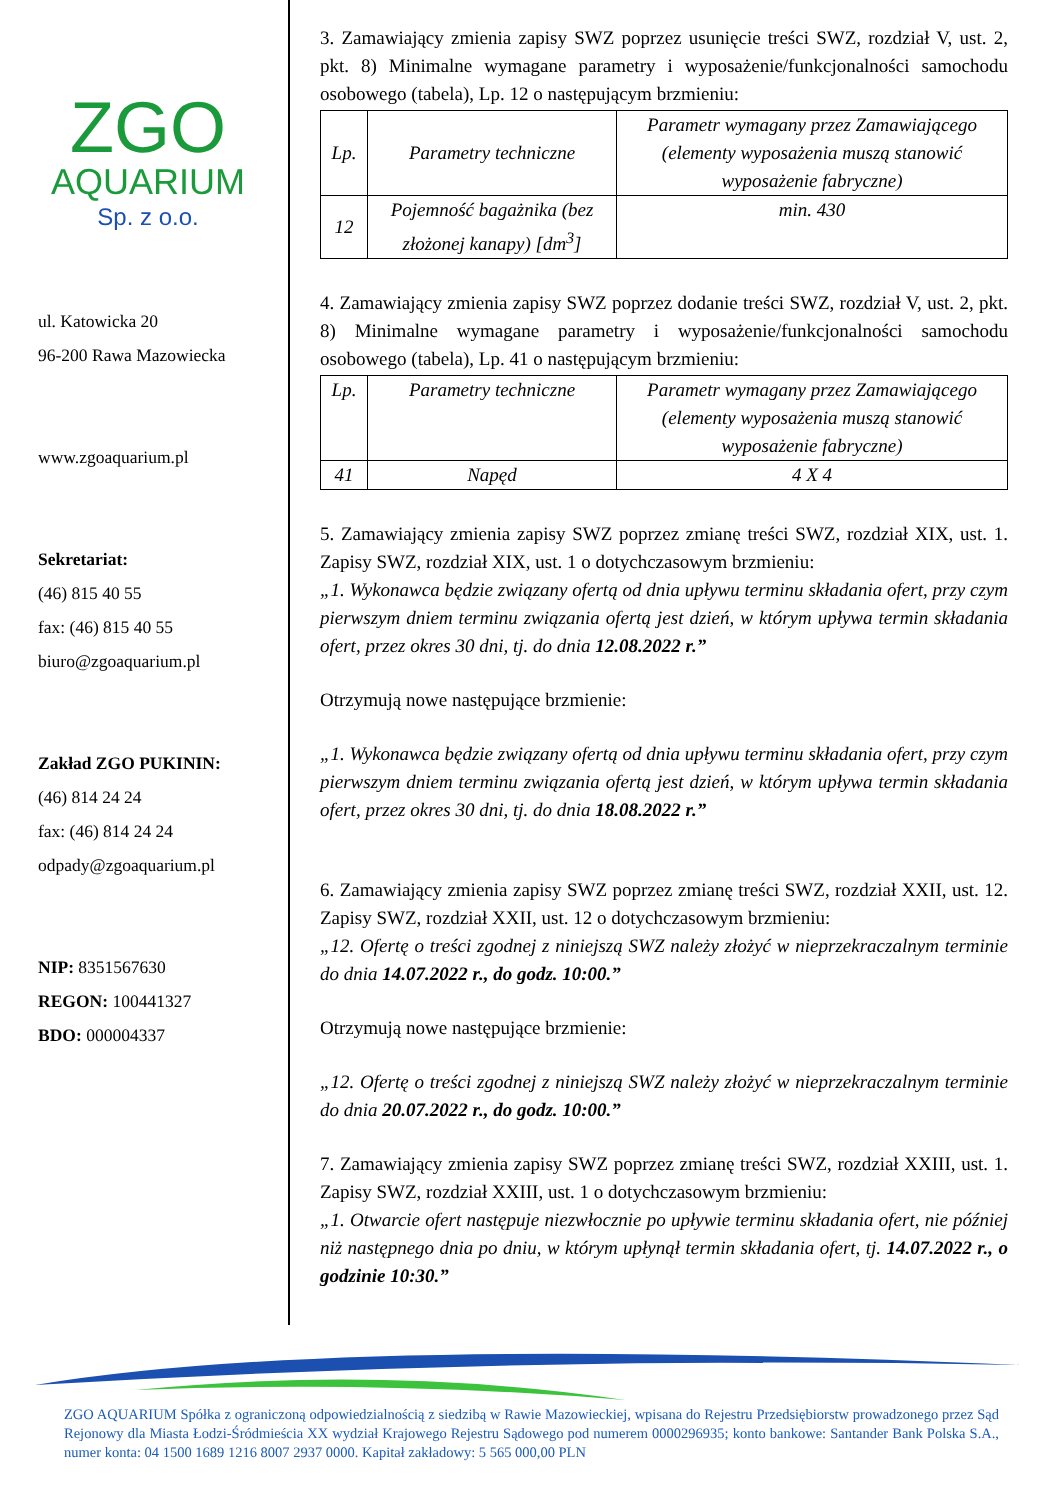ZGO
AQUARIUM
Sp. z o.o.
ul. Katowicka 20
96-200 Rawa Mazowiecka
www.zgoaquarium.pl
Sekretariat:
(46) 815 40 55
fax: (46) 815 40 55
biuro@zgoaquarium.pl
Zakład ZGO PUKININ:
(46) 814 24 24
fax: (46) 814 24 24
odpady@zgoaquarium.pl
NIP: 8351567630
REGON: 100441327
BDO: 000004337
3. Zamawiający zmienia zapisy SWZ poprzez usunięcie treści SWZ, rozdział V, ust. 2, pkt. 8) Minimalne wymagane parametry i wyposażenie/funkcjonalności samochodu osobowego (tabela), Lp. 12 o następującym brzmieniu:
| Lp. | Parametry techniczne | Parametr wymagany przez Zamawiającego (elementy wyposażenia muszą stanowić wyposażenie fabryczne) |
| 12 | Pojemność bagażnika (bez złożonej kanapy) [dm<sup>3</sup>] | min. 430 |
4. Zamawiający zmienia zapisy SWZ poprzez dodanie treści SWZ, rozdział V, ust. 2, pkt. 8) Minimalne wymagane parametry i wyposażenie/funkcjonalności samochodu osobowego (tabela), Lp. 41 o następującym brzmieniu:
| Lp. | Parametry techniczne | Parametr wymagany przez Zamawiającego (elementy wyposażenia muszą stanowić wyposażenie fabryczne) |
| 41 | Napęd | 4 X 4 |
5. Zamawiający zmienia zapisy SWZ poprzez zmianę treści SWZ, rozdział XIX, ust. 1. Zapisy SWZ, rozdział XIX, ust. 1 o dotychczasowym brzmieniu:
„1. Wykonawca będzie związany ofertą od dnia upływu terminu składania ofert, przy czym pierwszym dniem terminu związania ofertą jest dzień, w którym upływa termin składania ofert, przez okres 30 dni, tj. do dnia 12.08.2022 r.”
Otrzymują nowe następujące brzmienie:
„1. Wykonawca będzie związany ofertą od dnia upływu terminu składania ofert, przy czym pierwszym dniem terminu związania ofertą jest dzień, w którym upływa termin składania ofert, przez okres 30 dni, tj. do dnia 18.08.2022 r.”
6. Zamawiający zmienia zapisy SWZ poprzez zmianę treści SWZ, rozdział XXII, ust. 12. Zapisy SWZ, rozdział XXII, ust. 12 o dotychczasowym brzmieniu:
„12. Ofertę o treści zgodnej z niniejszą SWZ należy złożyć w nieprzekraczalnym terminie do dnia 14.07.2022 r., do godz. 10:00.”
Otrzymują nowe następujące brzmienie:
„12. Ofertę o treści zgodnej z niniejszą SWZ należy złożyć w nieprzekraczalnym terminie do dnia 20.07.2022 r., do godz. 10:00.”
7. Zamawiający zmienia zapisy SWZ poprzez zmianę treści SWZ, rozdział XXIII, ust. 1. Zapisy SWZ, rozdział XXIII, ust. 1 o dotychczasowym brzmieniu:
„1. Otwarcie ofert następuje niezwłocznie po upływie terminu składania ofert, nie później niż następnego dnia po dniu, w którym upłynął termin składania ofert, tj. 14.07.2022 r., o godzinie 10:30.”
ZGO AQUARIUM Spółka z ograniczoną odpowiedzialnością z siedzibą w Rawie Mazowieckiej, wpisana do Rejestru Przedsiębiorstw prowadzonego przez Sąd Rejonowy dla Miasta Łodzi-Śródmieścia XX wydział Krajowego Rejestru Sądowego pod numerem 0000296935; konto bankowe: Santander Bank Polska S.A., numer konta: 04 1500 1689 1216 8007 2937 0000. Kapitał zakładowy: 5 565 000,00 PLN